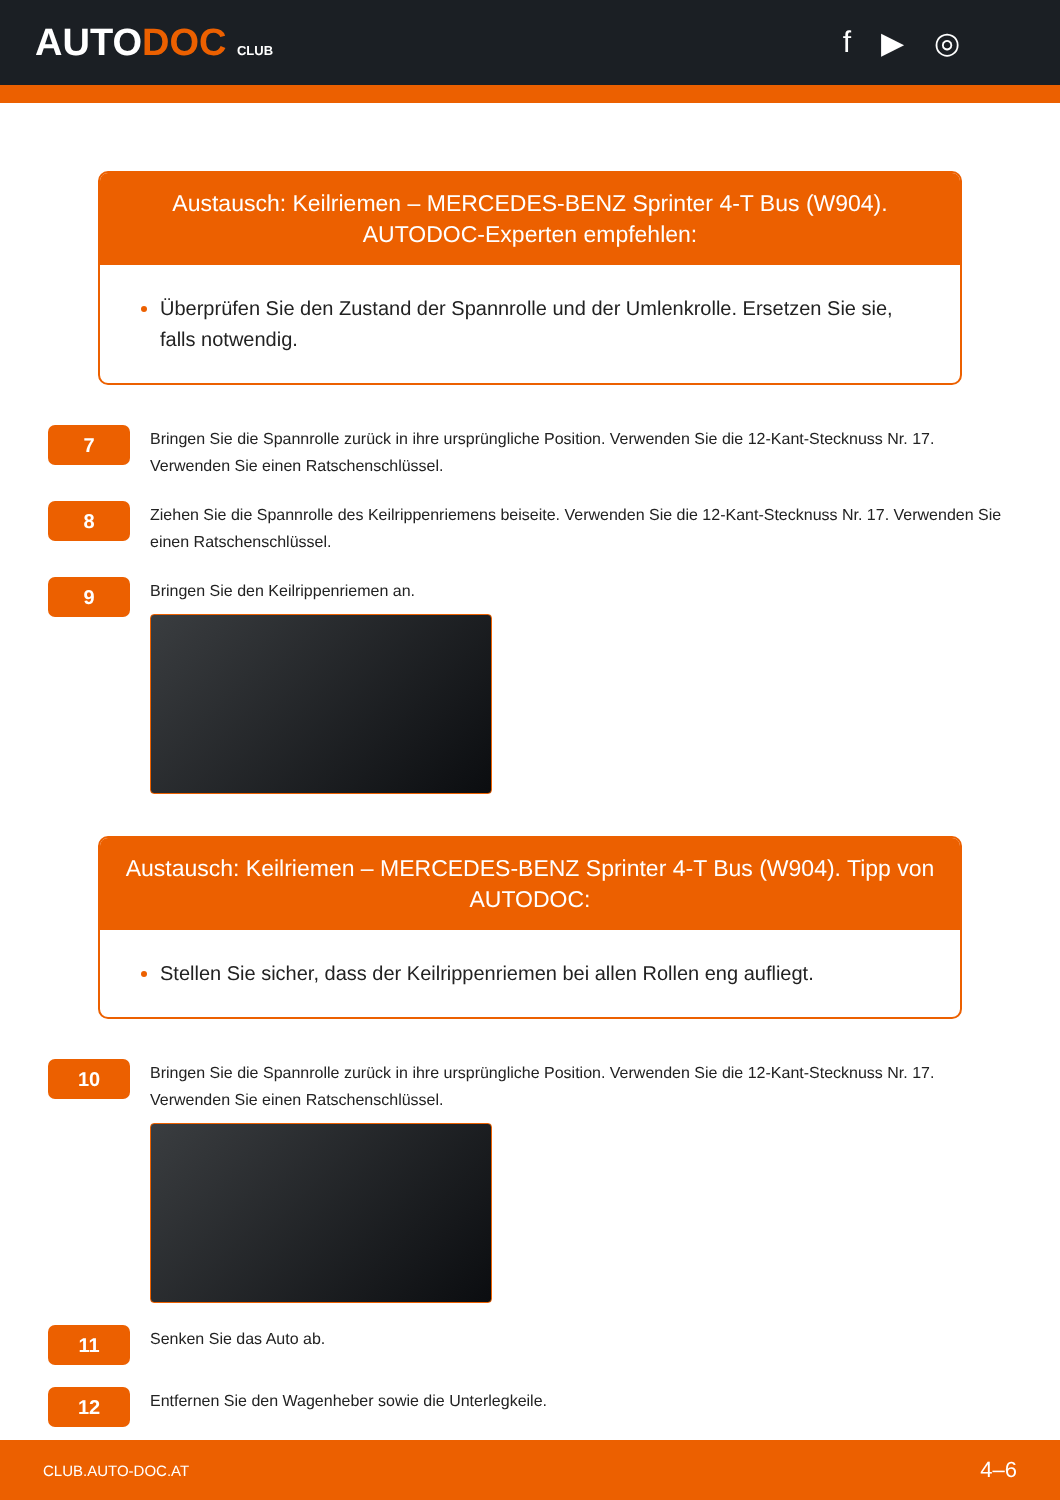AUTODOC CLUB
f ▶ ◎
Austausch: Keilriemen – MERCEDES-BENZ Sprinter 4-T Bus (W904). AUTODOC-Experten empfehlen:
Überprüfen Sie den Zustand der Spannrolle und der Umlenkrolle. Ersetzen Sie sie, falls notwendig.
7
Bringen Sie die Spannrolle zurück in ihre ursprüngliche Position. Verwenden Sie die 12-Kant-Stecknuss Nr. 17. Verwenden Sie einen Ratschenschlüssel.
8
Ziehen Sie die Spannrolle des Keilrippenriemens beiseite. Verwenden Sie die 12-Kant-Stecknuss Nr. 17. Verwenden Sie einen Ratschenschlüssel.
9
Bringen Sie den Keilrippenriemen an.
Austausch: Keilriemen – MERCEDES-BENZ Sprinter 4-T Bus (W904). Tipp von AUTODOC:
Stellen Sie sicher, dass der Keilrippenriemen bei allen Rollen eng aufliegt.
10
Bringen Sie die Spannrolle zurück in ihre ursprüngliche Position. Verwenden Sie die 12-Kant-Stecknuss Nr. 17. Verwenden Sie einen Ratschenschlüssel.
11
Senken Sie das Auto ab.
12
Entfernen Sie den Wagenheber sowie die Unterlegkeile.
CLUB.AUTO-DOC.AT 4–6